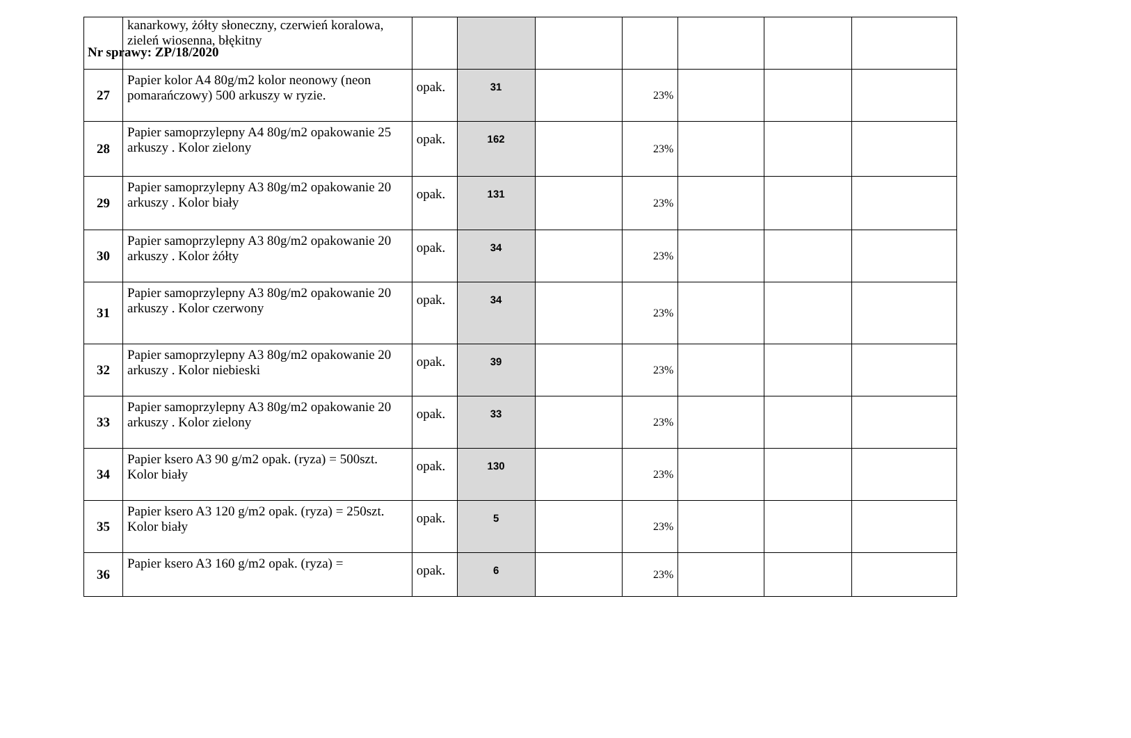Nr sprawy: ZP/18/2020
| | kanarkowy, żółty słoneczny, czerwień koralowa, zieleń wiosenna, błękitny | | | | | | | |
| 27 | Papier kolor A4 80g/m2 kolor neonowy (neon pomarańczowy) 500 arkuszy w ryzie. | opak. | 31 | | 23% | | | |
| 28 | Papier samoprzylepny A4 80g/m2 opakowanie 25 arkuszy . Kolor zielony | opak. | 162 | | 23% | | | |
| 29 | Papier samoprzylepny A3 80g/m2 opakowanie 20 arkuszy . Kolor biały | opak. | 131 | | 23% | | | |
| 30 | Papier samoprzylepny A3 80g/m2 opakowanie 20 arkuszy . Kolor żółty | opak. | 34 | | 23% | | | |
| 31 | Papier samoprzylepny A3 80g/m2 opakowanie 20 arkuszy . Kolor czerwony | opak. | 34 | | 23% | | | |
| 32 | Papier samoprzylepny A3 80g/m2 opakowanie 20 arkuszy . Kolor niebieski | opak. | 39 | | 23% | | | |
| 33 | Papier samoprzylepny A3 80g/m2 opakowanie 20 arkuszy . Kolor zielony | opak. | 33 | | 23% | | | |
| 34 | Papier ksero A3 90 g/m2 opak. (ryza) = 500szt. Kolor biały | opak. | 130 | | 23% | | | |
| 35 | Papier ksero A3 120 g/m2 opak. (ryza) = 250szt. Kolor biały | opak. | 5 | | 23% | | | |
| 36 | Papier ksero A3 160 g/m2 opak. (ryza) = | opak. | 6 | | 23% | | | |